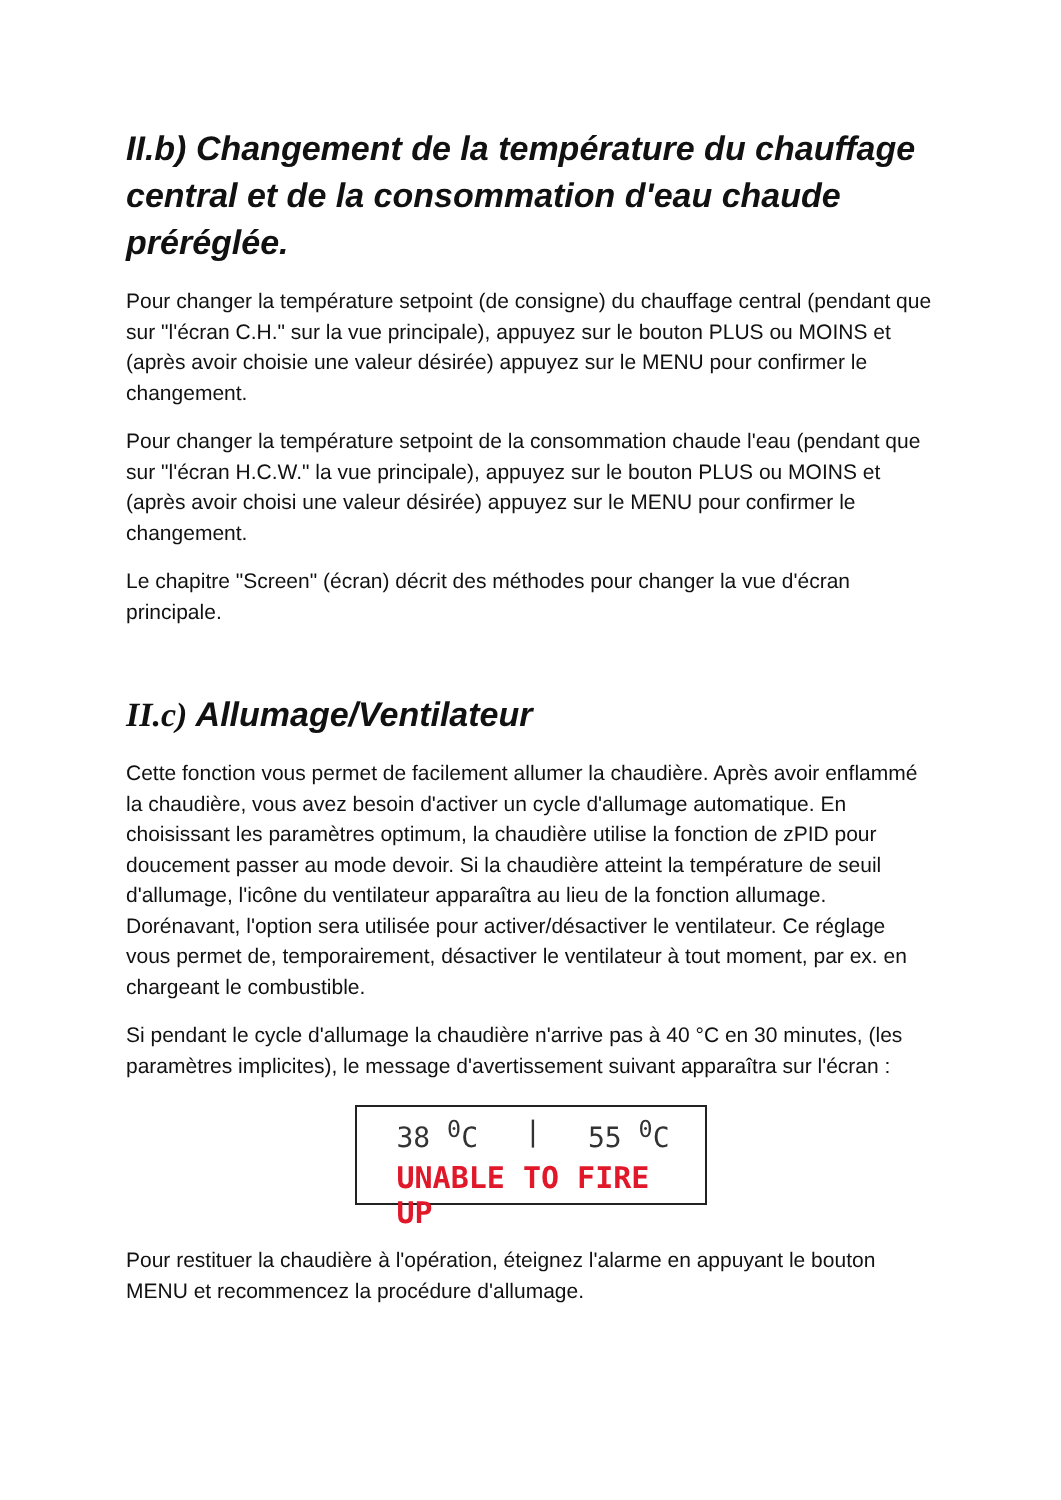II.b) Changement de la température du chauffage central et de la consommation d'eau chaude préréglée.
Pour changer la température setpoint (de consigne) du chauffage central (pendant que sur "l'écran C.H." sur la vue principale), appuyez sur le bouton PLUS ou MOINS et (après avoir choisie une valeur désirée) appuyez sur le MENU pour confirmer le changement.
Pour changer la température setpoint de la consommation chaude l'eau (pendant que sur "l'écran H.C.W." la vue principale), appuyez sur le bouton PLUS ou MOINS et (après avoir choisi une valeur désirée) appuyez sur le MENU pour confirmer le changement.
Le chapitre "Screen" (écran) décrit des méthodes pour changer la vue d'écran principale.
II.c) Allumage/Ventilateur
Cette fonction vous permet de facilement allumer la chaudière. Après avoir enflammé la chaudière, vous avez besoin d'activer un cycle d'allumage automatique. En choisissant les paramètres optimum, la chaudière utilise la fonction de zPID pour doucement passer au mode devoir. Si la chaudière atteint la température de seuil d'allumage, l'icône du ventilateur apparaîtra au lieu de la fonction allumage. Dorénavant, l'option sera utilisée pour activer/désactiver le ventilateur. Ce réglage vous permet de, temporairement, désactiver le ventilateur à tout moment, par ex. en chargeant le combustible.
Si pendant le cycle d'allumage la chaudière n'arrive pas à 40 °C en 30 minutes, (les paramètres implicites), le message d'avertissement suivant apparaîtra sur l'écran :
38 <sup>0</sup>C | 55 <sup>0</sup>C
UNABLE TO FIRE UP
Pour restituer la chaudière à l'opération, éteignez l'alarme en appuyant le bouton MENU et recommencez la procédure d'allumage.